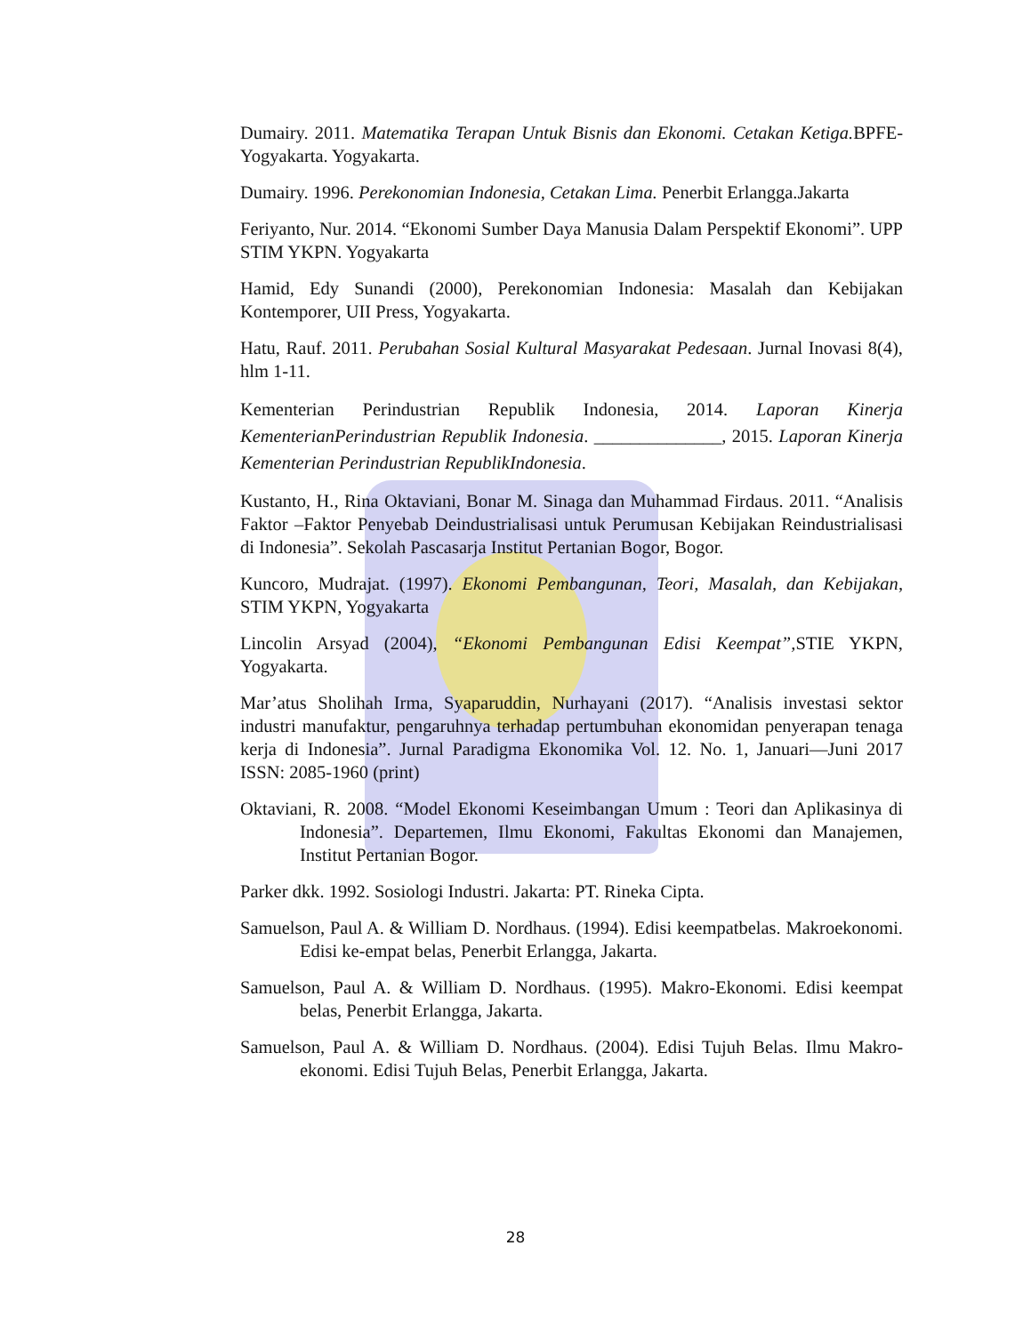Dumairy. 2011. Matematika Terapan Untuk Bisnis dan Ekonomi. Cetakan Ketiga. BPFE-Yogyakarta. Yogyakarta.
Dumairy. 1996. Perekonomian Indonesia, Cetakan Lima. Penerbit Erlangga.Jakarta
Feriyanto, Nur. 2014. “Ekonomi Sumber Daya Manusia Dalam Perspektif Ekonomi”. UPP STIM YKPN. Yogyakarta
Hamid, Edy Sunandi (2000), Perekonomian Indonesia: Masalah dan Kebijakan Kontemporer, UII Press, Yogyakarta.
Hatu, Rauf. 2011. Perubahan Sosial Kultural Masyarakat Pedesaan. Jurnal Inovasi 8(4), hlm 1-11.
Kementerian Perindustrian Republik Indonesia, 2014. Laporan Kinerja KementerianPerindustrian Republik Indonesia. ______________, 2015. Laporan Kinerja Kementerian Perindustrian RepublikIndonesia.
Kustanto, H., Rina Oktaviani, Bonar M. Sinaga dan Muhammad Firdaus. 2011. “Analisis Faktor –Faktor Penyebab Deindustrialisasi untuk Perumusan Kebijakan Reindustrialisasi di Indonesia”. Sekolah Pascasarja Institut Pertanian Bogor, Bogor.
Kuncoro, Mudrajat. (1997). Ekonomi Pembangunan, Teori, Masalah, dan Kebijakan, STIM YKPN, Yogyakarta
Lincolin Arsyad (2004), “Ekonomi Pembangunan Edisi Keempat”, STIE YKPN, Yogyakarta.
Mar’atus Sholihah Irma, Syaparuddin, Nurhayani (2017). “Analisis investasi sektor industri manufaktur, pengaruhnya terhadap pertumbuhan ekonomidan penyerapan tenaga kerja di Indonesia”. Jurnal Paradigma Ekonomika Vol. 12. No. 1, Januari—Juni 2017 ISSN: 2085-1960 (print)
Oktaviani, R. 2008. “Model Ekonomi Keseimbangan Umum : Teori dan Aplikasinya di Indonesia”. Departemen, Ilmu Ekonomi, Fakultas Ekonomi dan Manajemen, Institut Pertanian Bogor.
Parker dkk. 1992. Sosiologi Industri. Jakarta: PT. Rineka Cipta.
Samuelson, Paul A. & William D. Nordhaus. (1994). Edisi keempatbelas. Makroekonomi. Edisi ke-empat belas, Penerbit Erlangga, Jakarta.
Samuelson, Paul A. & William D. Nordhaus. (1995). Makro-Ekonomi. Edisi keempat belas, Penerbit Erlangga, Jakarta.
Samuelson, Paul A. & William D. Nordhaus. (2004). Edisi Tujuh Belas. Ilmu Makro-ekonomi. Edisi Tujuh Belas, Penerbit Erlangga, Jakarta.
28